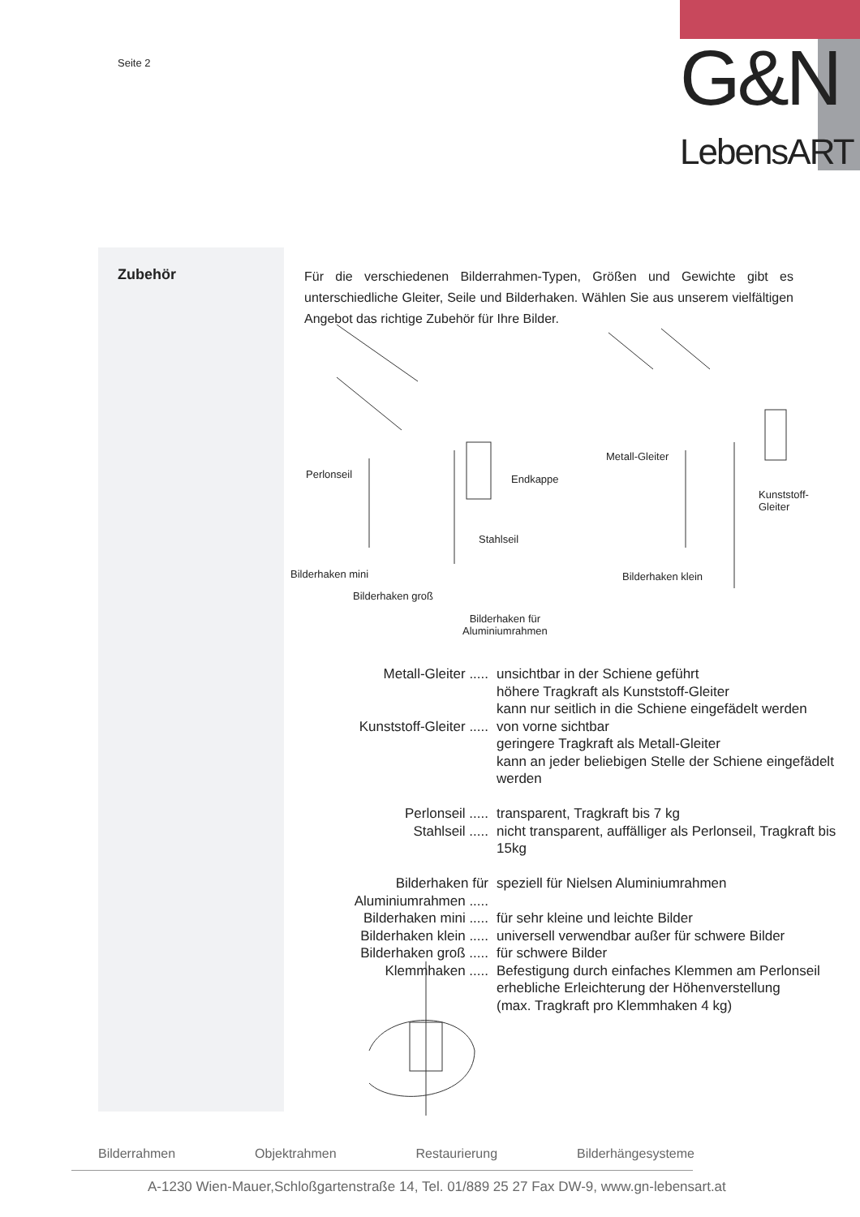Seite 2
G&N
LebensART
Zubehör
Für die verschiedenen Bilderrahmen-Typen, Größen und Gewichte gibt es unterschiedliche Gleiter, Seile und Bilderhaken. Wählen Sie aus unserem vielfältigen Angebot das richtige Zubehör für Ihre Bilder.
Perlonseil Endkappe
Stahlseil
Bilderhaken mini
Bilderhaken groß
Bilderhaken für
Aluminiumrahmen
Metall-Gleiter
Kunststoff-Gleiter
Bilderhaken klein
| Metall-Gleiter ..... | unsichtbar in der Schiene geführt höhere Tragkraft als Kunststoff-Gleiter kann nur seitlich in die Schiene eingefädelt werden |
| Kunststoff-Gleiter ..... | von vorne sichtbar geringere Tragkraft als Metall-Gleiter kann an jeder beliebigen Stelle der Schiene eingefädelt werden |
| Perlonseil ..... | transparent, Tragkraft bis 7 kg |
| Stahlseil ..... | nicht transparent, auffälliger als Perlonseil, Tragkraft bis 15kg |
| Bilderhaken für Aluminiumrahmen ..... | speziell für Nielsen Aluminiumrahmen |
| Bilderhaken mini ..... | für sehr kleine und leichte Bilder |
| Bilderhaken klein ..... | universell verwendbar außer für schwere Bilder |
| Bilderhaken groß ..... | für schwere Bilder |
| Klemmhaken ..... | Befestigung durch einfaches Klemmen am Perlonseil erhebliche Erleichterung der Höhenverstellung (max. Tragkraft pro Klemmhaken 4 kg) |
Bilderrahmen Objektrahmen Restaurierung Bilderhängesysteme
A-1230 Wien-Mauer,Schloßgartenstraße 14, Tel. 01/889 25 27 Fax DW-9, www.gn-lebensart.at